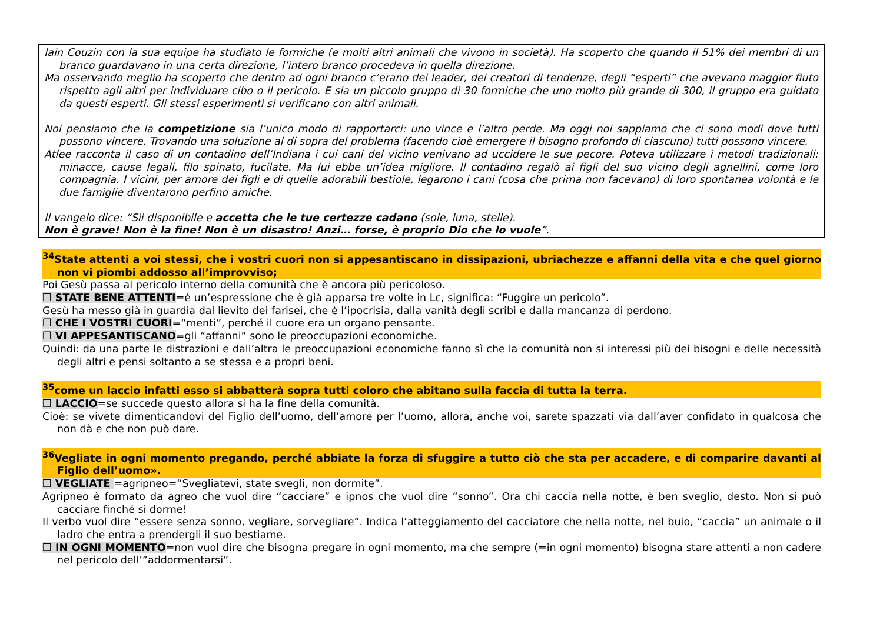Iain Couzin con la sua equipe ha studiato le formiche (e molti altri animali che vivono in società). Ha scoperto che quando il 51% dei membri di un branco guardavano in una certa direzione, l’intero branco procedeva in quella direzione.
Ma osservando meglio ha scoperto che dentro ad ogni branco c’erano dei leader, dei creatori di tendenze, degli “esperti” che avevano maggior fiuto rispetto agli altri per individuare cibo o il pericolo. E sia un piccolo gruppo di 30 formiche che uno molto più grande di 300, il gruppo era guidato da questi esperti. Gli stessi esperimenti si verificano con altri animali.
Noi pensiamo che la competizione sia l’unico modo di rapportarci: uno vince e l’altro perde. Ma oggi noi sappiamo che ci sono modi dove tutti possono vincere. Trovando una soluzione al di sopra del problema (facendo cioè emergere il bisogno profondo di ciascuno) tutti possono vincere.
Atlee racconta il caso di un contadino dell’Indiana i cui cani del vicino venivano ad uccidere le sue pecore. Poteva utilizzare i metodi tradizionali: minacce, cause legali, filo spinato, fucilate. Ma lui ebbe un’idea migliore. Il contadino regalò ai figli del suo vicino degli agnellini, come loro compagnia. I vicini, per amore dei figli e di quelle adorabili bestiole, legarono i cani (cosa che prima non facevano) di loro spontanea volontà e le due famiglie diventarono perfino amiche.
Il vangelo dice: “Sii disponibile e accetta che le tue certezze cadano (sole, luna, stelle).
Non è grave! Non è la fine! Non è un disastro! Anzi… forse, è proprio Dio che lo vuole”.
<sup>34</sup> State attenti a voi stessi, che i vostri cuori non si appesantiscano in dissipazioni, ubriachezze e affanni della vita e che quel giorno non vi piombi addosso all’improvviso;
Poi Gesù passa al pericolo interno della comunità che è ancora più pericoloso.
❒ STATE BENE ATTENTI=è un’espressione che è già apparsa tre volte in Lc, significa: “Fuggire un pericolo”.
Gesù ha messo già in guardia dal lievito dei farisei, che è l’ipocrisia, dalla vanità degli scribi e dalla mancanza di perdono.
❒ CHE I VOSTRI CUORI=“menti”, perché il cuore era un organo pensante.
❒ VI APPESANTISCANO=gli “affanni” sono le preoccupazioni economiche.
Quindi: da una parte le distrazioni e dall’altra le preoccupazioni economiche fanno sì che la comunità non si interessi più dei bisogni e delle necessità degli altri e pensi soltanto a se stessa e a propri beni.
<sup>35</sup> come un laccio infatti esso si abbatterà sopra tutti coloro che abitano sulla faccia di tutta la terra.
❒ LACCIO=se succede questo allora si ha la fine della comunità.
Cioè: se vivete dimenticandovi del Figlio dell’uomo, dell’amore per l’uomo, allora, anche voi, sarete spazzati via dall’aver confidato in qualcosa che non dà e che non può dare.
<sup>36</sup> Vegliate in ogni momento pregando, perché abbiate la forza di sfuggire a tutto ciò che sta per accadere, e di comparire davanti al Figlio dell’uomo».
❒ VEGLIATE =agripneo=“Svegliatevi, state svegli, non dormite”.
Agripneo è formato da agreo che vuol dire “cacciare” e ipnos che vuol dire “sonno”. Ora chi caccia nella notte, è ben sveglio, desto. Non si può cacciare finché si dorme!
Il verbo vuol dire “essere senza sonno, vegliare, sorvegliare”. Indica l’atteggiamento del cacciatore che nella notte, nel buio, “caccia” un animale o il ladro che entra a prendergli il suo bestiame.
❒ IN OGNI MOMENTO=non vuol dire che bisogna pregare in ogni momento, ma che sempre (=in ogni momento) bisogna stare attenti a non cadere nel pericolo dell’”addormentarsi”.